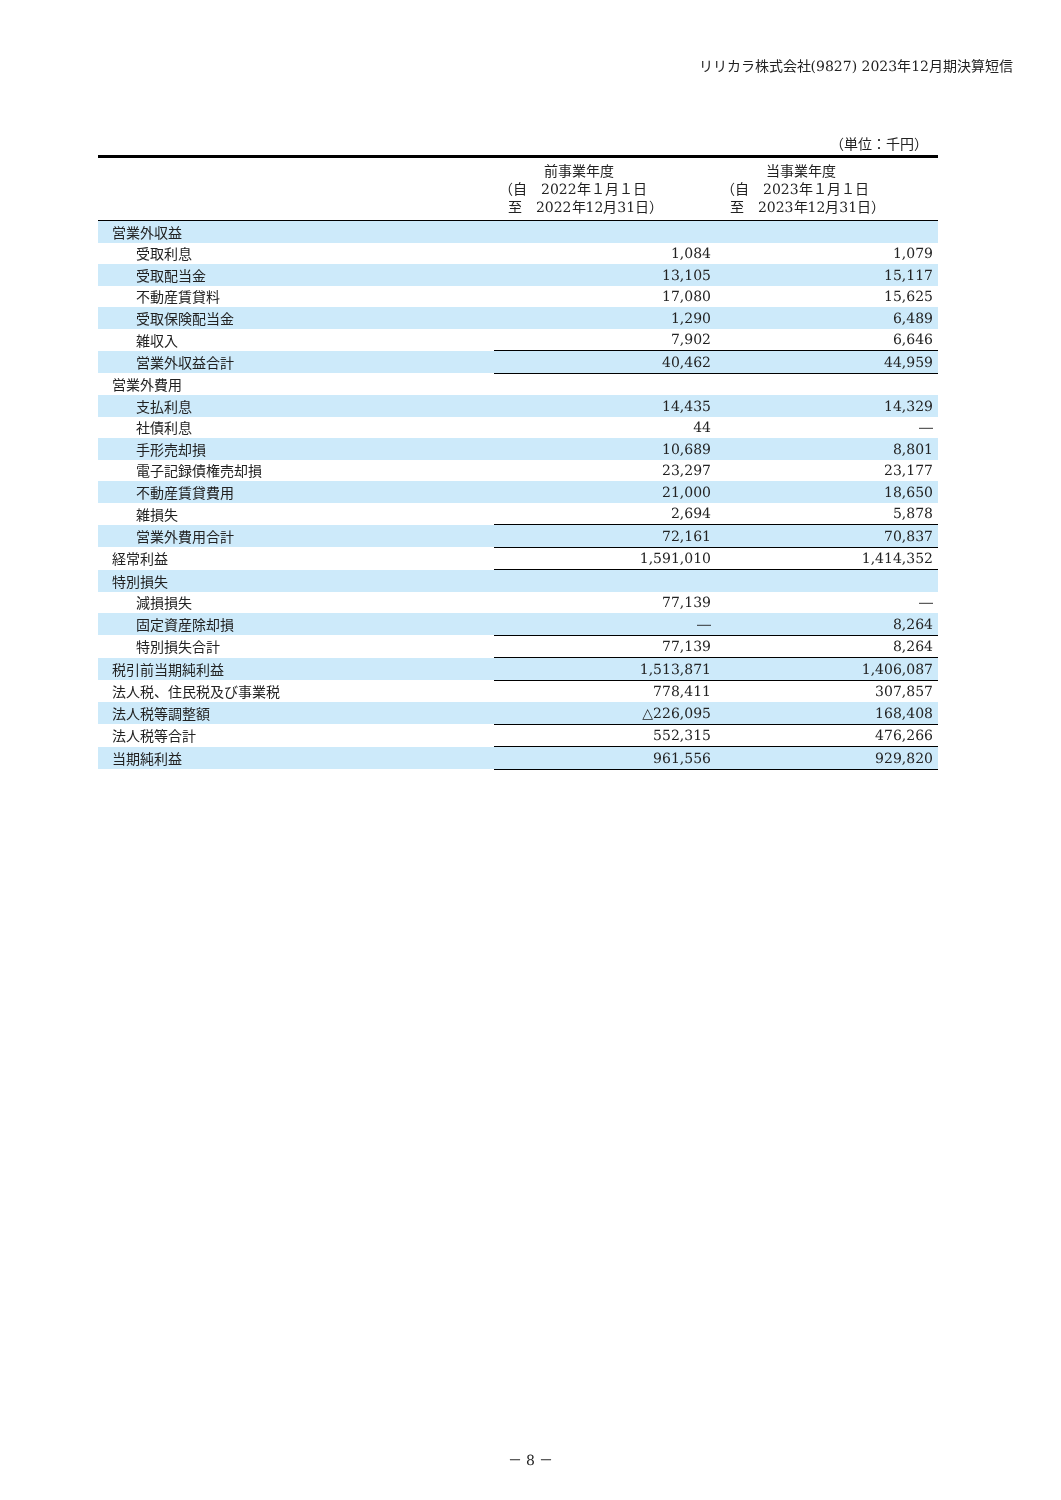リリカラ株式会社(9827) 2023年12月期決算短信
（単位：千円）
| | 前事業年度 （自 2022年１月１日 至 2022年12月31日） | 当事業年度 （自 2023年１月１日 至 2023年12月31日） |
| --- | --- | --- |
| 営業外収益 | | |
| 受取利息 | 1,084 | 1,079 |
| 受取配当金 | 13,105 | 15,117 |
| 不動産賃貸料 | 17,080 | 15,625 |
| 受取保険配当金 | 1,290 | 6,489 |
| 雑収入 | 7,902 | 6,646 |
| 営業外収益合計 | 40,462 | 44,959 |
| 営業外費用 | | |
| 支払利息 | 14,435 | 14,329 |
| 社債利息 | 44 | ― |
| 手形売却損 | 10,689 | 8,801 |
| 電子記録債権売却損 | 23,297 | 23,177 |
| 不動産賃貸費用 | 21,000 | 18,650 |
| 雑損失 | 2,694 | 5,878 |
| 営業外費用合計 | 72,161 | 70,837 |
| 経常利益 | 1,591,010 | 1,414,352 |
| 特別損失 | | |
| 減損損失 | 77,139 | ― |
| 固定資産除却損 | ― | 8,264 |
| 特別損失合計 | 77,139 | 8,264 |
| 税引前当期純利益 | 1,513,871 | 1,406,087 |
| 法人税、住民税及び事業税 | 778,411 | 307,857 |
| 法人税等調整額 | △226,095 | 168,408 |
| 法人税等合計 | 552,315 | 476,266 |
| 当期純利益 | 961,556 | 929,820 |
－ 8 －